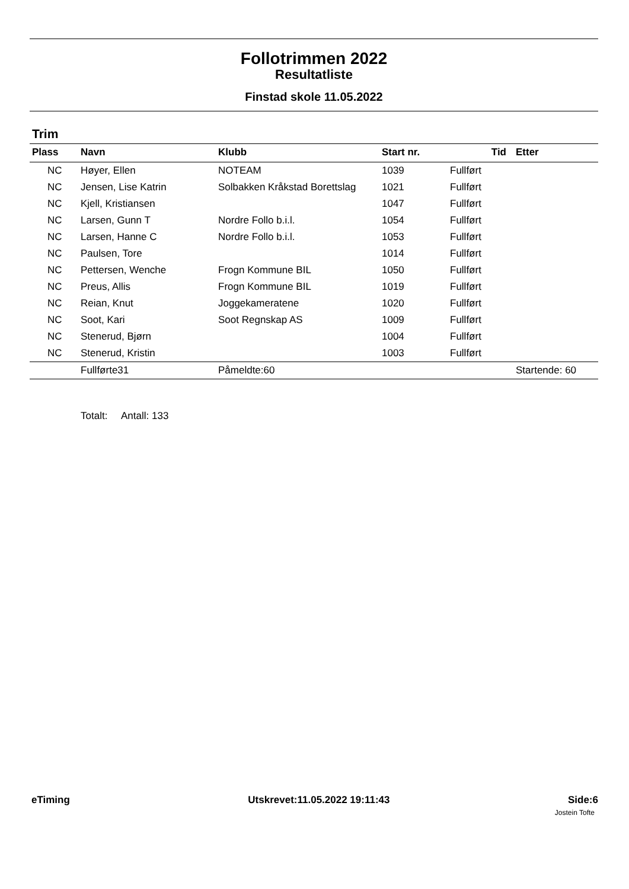Follotrimmen 2022
Resultatliste
Finstad skole 11.05.2022
Trim
| Plass | Navn | Klubb | Start nr. | Tid | Etter |
| --- | --- | --- | --- | --- | --- |
| NC | Høyer, Ellen | NOTEAM | 1039 | Fullført | |
| NC | Jensen, Lise Katrin | Solbakken Kråkstad Borettslag | 1021 | Fullført | |
| NC | Kjell, Kristiansen | | 1047 | Fullført | |
| NC | Larsen, Gunn T | Nordre Follo b.i.l. | 1054 | Fullført | |
| NC | Larsen, Hanne C | Nordre Follo b.i.l. | 1053 | Fullført | |
| NC | Paulsen, Tore | | 1014 | Fullført | |
| NC | Pettersen, Wenche | Frogn Kommune BIL | 1050 | Fullført | |
| NC | Preus, Allis | Frogn Kommune BIL | 1019 | Fullført | |
| NC | Reian, Knut | Joggekameratene | 1020 | Fullført | |
| NC | Soot, Kari | Soot Regnskap AS | 1009 | Fullført | |
| NC | Stenerud, Bjørn | | 1004 | Fullført | |
| NC | Stenerud, Kristin | | 1003 | Fullført | |
| | Fullførte31 | Påmeldte:60 | | | Startende: 60 |
Totalt: Antall: 133
eTiming Utskrevet:11.05.2022 19:11:43 Side:6
Jostein Tofte